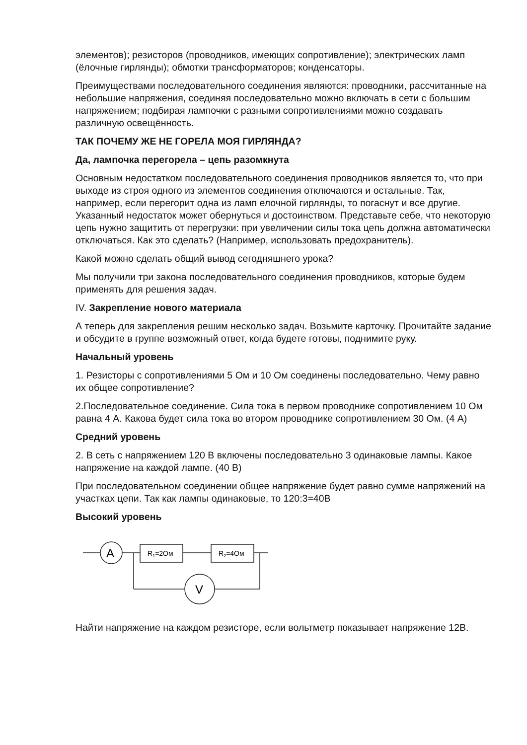элементов); резисторов (проводников, имеющих сопротивление); электрических ламп (ёлочные гирлянды); обмотки трансформаторов; конденсаторы.
Преимуществами последовательного соединения являются: проводники, рассчитанные на небольшие напряжения, соединяя последовательно можно включать в сети с большим напряжением; подбирая лампочки с разными сопротивлениями можно создавать различную освещённость.
ТАК ПОЧЕМУ ЖЕ НЕ ГОРЕЛА МОЯ ГИРЛЯНДА?
Да, лампочка перегорела – цепь разомкнута
Основным недостатком последовательного соединения проводников является то, что при выходе из строя одного из элементов соединения отключаются и остальные. Так, например, если перегорит одна из ламп елочной гирлянды, то погаснут и все другие. Указанный недостаток может обернуться и достоинством. Представьте себе, что некоторую цепь нужно защитить от перегрузки: при увеличении силы тока цепь должна автоматически отключаться. Как это сделать? (Например, использовать предохранитель).
Какой можно сделать общий вывод сегодняшнего урока?
Мы получили три закона последовательного соединения проводников, которые будем применять для решения задач.
IV. Закрепление нового материала
А теперь для закрепления решим несколько задач. Возьмите карточку. Прочитайте задание и обсудите в группе возможный ответ, когда будете готовы, поднимите руку.
Начальный уровень
1. Резисторы с сопротивлениями 5 Ом и 10 Ом соединены последовательно. Чему равно их общее сопротивление?
2.Последовательное соединение. Сила тока в первом проводнике сопротивлением 10 Ом равна 4 А. Какова будет сила тока во втором проводнике сопротивлением 30 Ом. (4 А)
Средний уровень
2. В сеть с напряжением 120 В включены последовательно 3 одинаковые лампы. Какое напряжение на каждой лампе. (40 В)
При последовательном соединении общее напряжение будет равно сумме напряжений на участках цепи. Так как лампы одинаковые, то 120:3=40В
Высокий уровень
A
R1=2Ом
R2=4Ом
V
Найти напряжение на каждом резисторе, если вольтметр показывает напряжение 12В.